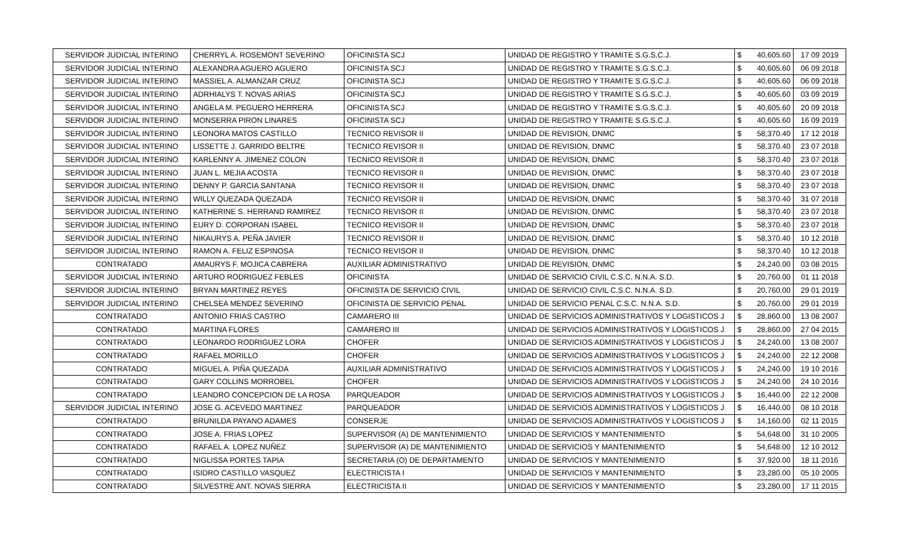| SERVIDOR JUDICIAL INTERINO | CHERRYL A. ROSEMONT SEVERINO | OFICINISTA SCJ | UNIDAD DE REGISTRO Y TRAMITE S.G.S.C.J. | $ | 40,605.60 | 17 09 2019 |
| SERVIDOR JUDICIAL INTERINO | ALEXANDRA AGUERO AGUERO | OFICINISTA SCJ | UNIDAD DE REGISTRO Y TRAMITE S.G.S.C.J. | $ | 40,605.60 | 06 09 2018 |
| SERVIDOR JUDICIAL INTERINO | MASSIEL A. ALMANZAR CRUZ | OFICINISTA SCJ | UNIDAD DE REGISTRO Y TRAMITE S.G.S.C.J. | $ | 40,605.60 | 06 09 2018 |
| SERVIDOR JUDICIAL INTERINO | ADRHIALYS T. NOVAS ARIAS | OFICINISTA SCJ | UNIDAD DE REGISTRO Y TRAMITE S.G.S.C.J. | $ | 40,605.60 | 03 09 2019 |
| SERVIDOR JUDICIAL INTERINO | ANGELA M. PEGUERO HERRERA | OFICINISTA SCJ | UNIDAD DE REGISTRO Y TRAMITE S.G.S.C.J. | $ | 40,605.60 | 20 09 2018 |
| SERVIDOR JUDICIAL INTERINO | MONSERRA PIRON LINARES | OFICINISTA SCJ | UNIDAD DE REGISTRO Y TRAMITE S.G.S.C.J. | $ | 40,605.60 | 16 09 2019 |
| SERVIDOR JUDICIAL INTERINO | LEONORA MATOS CASTILLO | TECNICO REVISOR II | UNIDAD DE REVISION, DNMC | $ | 58,370.40 | 17 12 2018 |
| SERVIDOR JUDICIAL INTERINO | LISSETTE J. GARRIDO BELTRE | TECNICO REVISOR II | UNIDAD DE REVISION, DNMC | $ | 58,370.40 | 23 07 2018 |
| SERVIDOR JUDICIAL INTERINO | KARLENNY A. JIMENEZ COLON | TECNICO REVISOR II | UNIDAD DE REVISION, DNMC | $ | 58,370.40 | 23 07 2018 |
| SERVIDOR JUDICIAL INTERINO | JUAN L. MEJIA ACOSTA | TECNICO REVISOR II | UNIDAD DE REVISION, DNMC | $ | 58,370.40 | 23 07 2018 |
| SERVIDOR JUDICIAL INTERINO | DENNY P. GARCIA SANTANA | TECNICO REVISOR II | UNIDAD DE REVISION, DNMC | $ | 58,370.40 | 23 07 2018 |
| SERVIDOR JUDICIAL INTERINO | WILLY QUEZADA QUEZADA | TECNICO REVISOR II | UNIDAD DE REVISION, DNMC | $ | 58,370.40 | 31 07 2018 |
| SERVIDOR JUDICIAL INTERINO | KATHERINE S. HERRAND RAMIREZ | TECNICO REVISOR II | UNIDAD DE REVISION, DNMC | $ | 58,370.40 | 23 07 2018 |
| SERVIDOR JUDICIAL INTERINO | EURY D. CORPORAN ISABEL | TECNICO REVISOR II | UNIDAD DE REVISION, DNMC | $ | 58,370.40 | 23 07 2018 |
| SERVIDOR JUDICIAL INTERINO | NIKAURYS A. PEÑA JAVIER | TECNICO REVISOR II | UNIDAD DE REVISION, DNMC | $ | 58,370.40 | 10 12 2018 |
| SERVIDOR JUDICIAL INTERINO | RAMON A. FELIZ ESPINOSA | TECNICO REVISOR II | UNIDAD DE REVISION, DNMC | $ | 58,370.40 | 10 12 2018 |
| CONTRATADO | AMAURYS F. MOJICA CABRERA | AUXILIAR ADMINISTRATIVO | UNIDAD DE REVISION, DNMC | $ | 24,240.00 | 03 08 2015 |
| SERVIDOR JUDICIAL INTERINO | ARTURO RODRIGUEZ FEBLES | OFICINISTA | UNIDAD DE SERVICIO CIVIL C.S.C. N.N.A. S.D. | $ | 20,760.00 | 01 11 2018 |
| SERVIDOR JUDICIAL INTERINO | BRYAN MARTINEZ REYES | OFICINISTA DE SERVICIO CIVIL | UNIDAD DE SERVICIO CIVIL C.S.C. N.N.A. S.D. | $ | 20,760.00 | 29 01 2019 |
| SERVIDOR JUDICIAL INTERINO | CHELSEA MENDEZ SEVERINO | OFICINISTA DE SERVICIO PENAL | UNIDAD DE SERVICIO PENAL C.S.C. N.N.A. S.D. | $ | 20,760.00 | 29 01 2019 |
| CONTRATADO | ANTONIO FRIAS CASTRO | CAMARERO III | UNIDAD DE SERVICIOS ADMINISTRATIVOS Y LOGISTICOS J | $ | 28,860.00 | 13 08 2007 |
| CONTRATADO | MARTINA FLORES | CAMARERO III | UNIDAD DE SERVICIOS ADMINISTRATIVOS Y LOGISTICOS J | $ | 28,860.00 | 27 04 2015 |
| CONTRATADO | LEONARDO RODRIGUEZ LORA | CHOFER | UNIDAD DE SERVICIOS ADMINISTRATIVOS Y LOGISTICOS J | $ | 24,240.00 | 13 08 2007 |
| CONTRATADO | RAFAEL MORILLO | CHOFER | UNIDAD DE SERVICIOS ADMINISTRATIVOS Y LOGISTICOS J | $ | 24,240.00 | 22 12 2008 |
| CONTRATADO | MIGUEL A. PIÑA QUEZADA | AUXILIAR ADMINISTRATIVO | UNIDAD DE SERVICIOS ADMINISTRATIVOS Y LOGISTICOS J | $ | 24,240.00 | 19 10 2016 |
| CONTRATADO | GARY COLLINS MORROBEL | CHOFER | UNIDAD DE SERVICIOS ADMINISTRATIVOS Y LOGISTICOS J | $ | 24,240.00 | 24 10 2016 |
| CONTRATADO | LEANDRO CONCEPCION DE LA ROSA | PARQUEADOR | UNIDAD DE SERVICIOS ADMINISTRATIVOS Y LOGISTICOS J | $ | 16,440.00 | 22 12 2008 |
| SERVIDOR JUDICIAL INTERINO | JOSE G. ACEVEDO MARTINEZ | PARQUEADOR | UNIDAD DE SERVICIOS ADMINISTRATIVOS Y LOGISTICOS J | $ | 16,440.00 | 08 10 2018 |
| CONTRATADO | BRUNILDA PAYANO ADAMES | CONSERJE | UNIDAD DE SERVICIOS ADMINISTRATIVOS Y LOGISTICOS J | $ | 14,160.00 | 02 11 2015 |
| CONTRATADO | JOSE A. FRIAS LOPEZ | SUPERVISOR (A) DE MANTENIMIENTO | UNIDAD DE SERVICIOS Y MANTENIMIENTO | $ | 54,648.00 | 31 10 2005 |
| CONTRATADO | RAFAEL A. LOPEZ NUÑEZ | SUPERVISOR (A) DE MANTENIMIENTO | UNIDAD DE SERVICIOS Y MANTENIMIENTO | $ | 54,648.00 | 12 10 2012 |
| CONTRATADO | NIGLISSA PORTES TAPIA | SECRETARIA (O) DE DEPARTAMENTO | UNIDAD DE SERVICIOS Y MANTENIMIENTO | $ | 37,920.00 | 18 11 2016 |
| CONTRATADO | ISIDRO CASTILLO VASQUEZ | ELECTRICISTA I | UNIDAD DE SERVICIOS Y MANTENIMIENTO | $ | 23,280.00 | 05 10 2005 |
| CONTRATADO | SILVESTRE ANT. NOVAS SIERRA | ELECTRICISTA II | UNIDAD DE SERVICIOS Y MANTENIMIENTO | $ | 23,280.00 | 17 11 2015 |